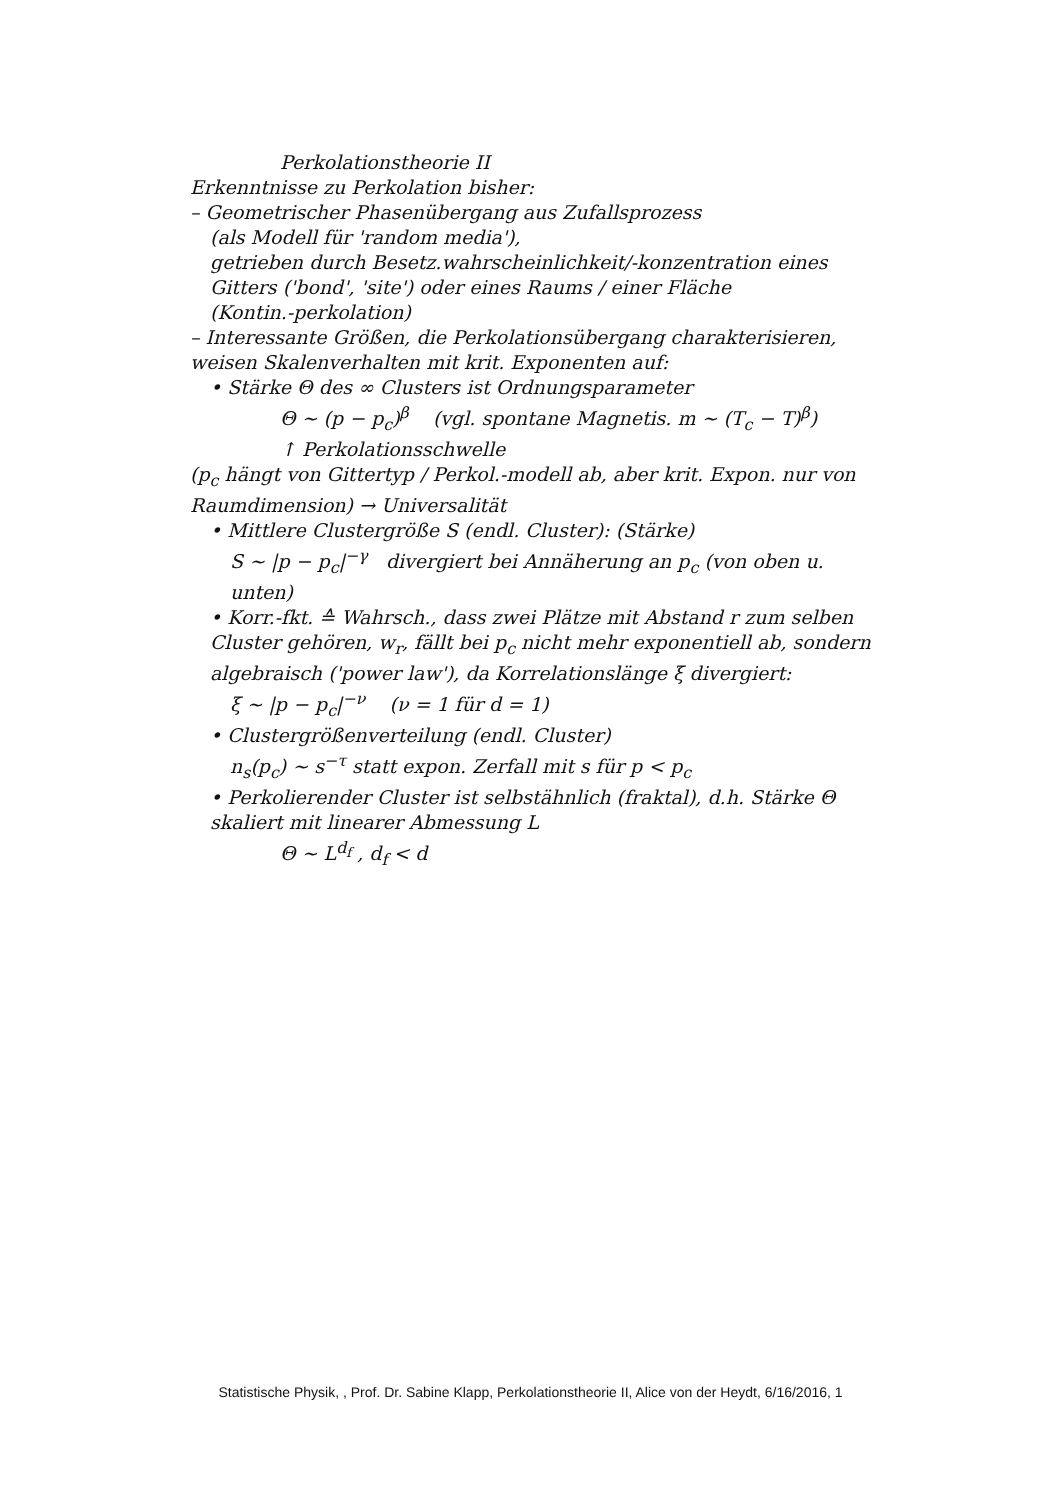Perkolationstheorie II
Erkenntnisse zu Perkolation bisher:
– Geometrischer Phasenübergang aus Zufallsprozess
(als Modell für 'random media'),
getrieben durch Besetz.wahrscheinlichkeit/-konzentration eines Gitters ('bond', 'site') oder eines Raums / einer Fläche
(Kontin.-perkolation)
– Interessante Größen, die Perkolationsübergang charakterisieren, weisen Skalenverhalten mit krit. Exponenten auf:
• Stärke Θ des ∞ Clusters ist Ordnungsparameter
Θ ~ (p − p<sub>c</sub>)<sup>β</sup> (vgl. spontane Magnetis. m ~ (T<sub>c</sub> − T)<sup>β</sup>)
↑ Perkolationsschwelle
(p<sub>c</sub> hängt von Gittertyp / Perkol.-modell ab, aber krit. Expon. nur von Raumdimension) → Universalität
• Mittlere Clustergröße S (endl. Cluster): (Stärke)
S ~ |p − p<sub>c</sub>|<sup>−γ</sup> divergiert bei Annäherung an p<sub>c</sub> (von oben u. unten)
• Korr.-fkt. ≙ Wahrsch., dass zwei Plätze mit Abstand r zum selben Cluster gehören, w<sub>r</sub>, fällt bei p<sub>c</sub> nicht mehr exponentiell ab, sondern algebraisch ('power law'), da Korrelationslänge ξ divergiert:
ξ ~ |p − p<sub>c</sub>|<sup>−ν</sup> (ν = 1 für d = 1)
• Clustergrößenverteilung (endl. Cluster)
n<sub>s</sub>(p<sub>c</sub>) ~ s<sup>−τ</sup> statt expon. Zerfall mit s für p < p<sub>c</sub>
• Perkolierender Cluster ist selbstähnlich (fraktal), d.h. Stärke Θ skaliert mit linearer Abmessung L
Θ ~ L<sup>d<sub>f</sub></sup> , d<sub>f</sub> < d
Statistische Physik, , Prof. Dr. Sabine Klapp, Perkolationstheorie II, Alice von der Heydt, 6/16/2016, 1